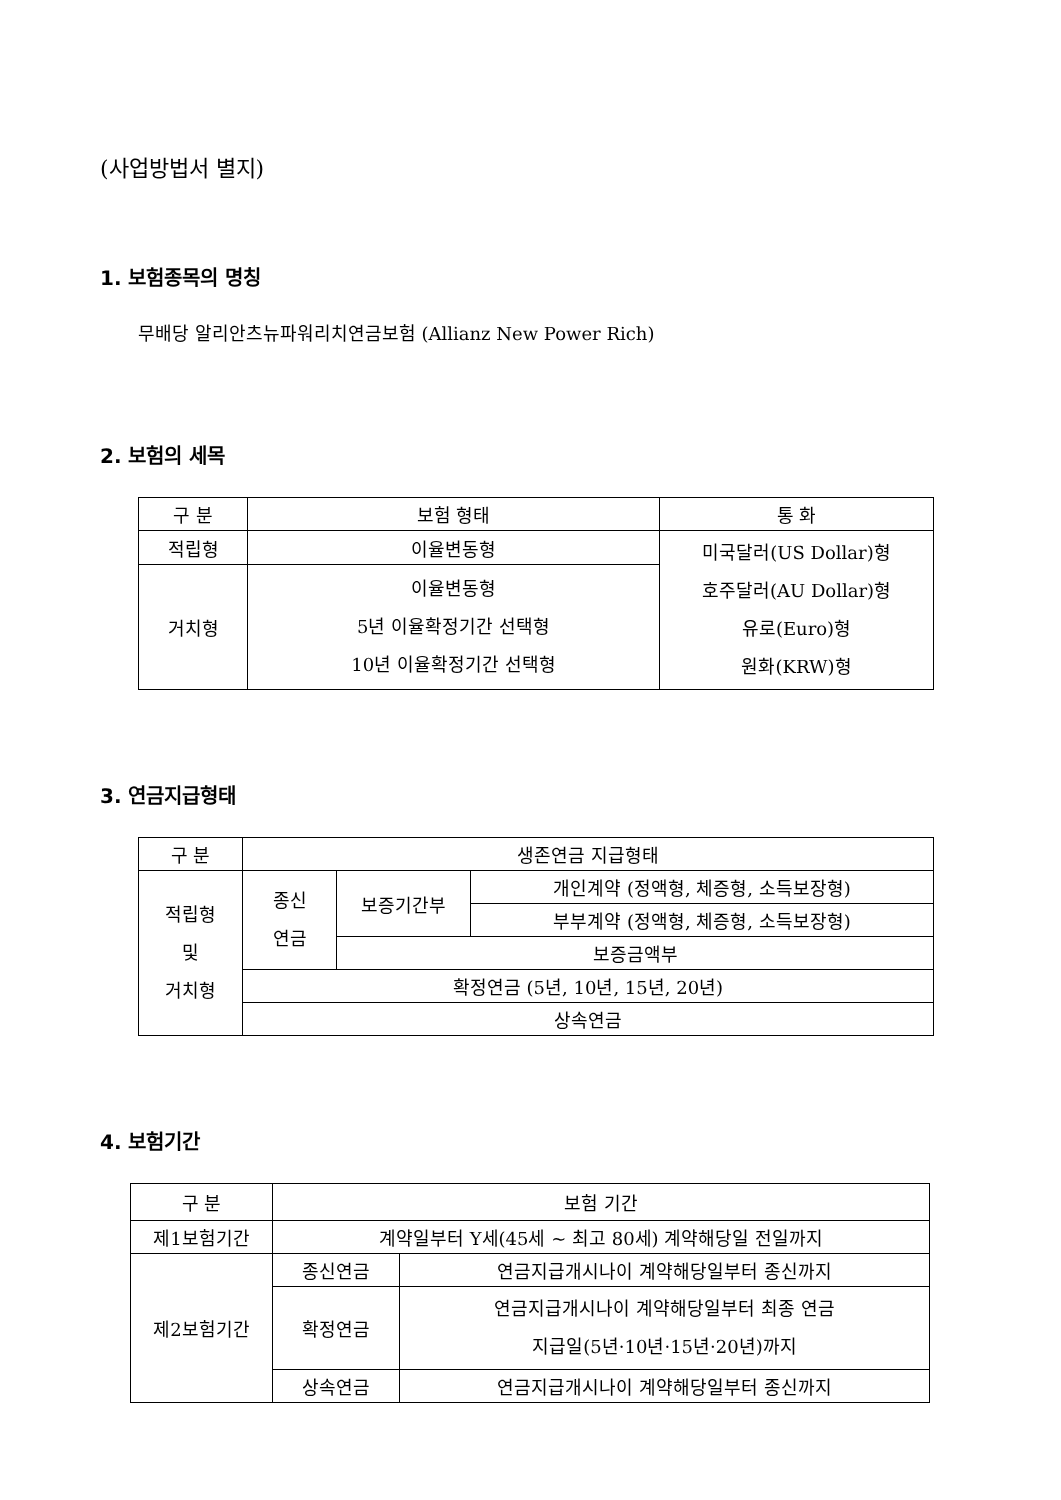(사업방법서 별지)
1. 보험종목의 명칭
무배당 알리안츠뉴파워리치연금보험 (Allianz New Power Rich)
2. 보험의 세목
| 구 분 | 보험 형태 | 통 화 |
| --- | --- | --- |
| 적립형 | 이율변동형 | 미국달러(US Dollar)형 호주달러(AU Dollar)형 유로(Euro)형 원화(KRW)형 |
| 거치형 | 이율변동형 5년 이율확정기간 선택형 10년 이율확정기간 선택형 | |
3. 연금지급형태
| 구 분 | 생존연금 지급형태 | | |
| --- | --- | --- | --- |
| 적립형 및 거치형 | 종신 연금 | 보증기간부 | 개인계약 (정액형, 체증형, 소득보장형) |
| | | | 부부계약 (정액형, 체증형, 소득보장형) |
| | | 보증금액부 | |
| | 확정연금 (5년, 10년, 15년, 20년) | | |
| | 상속연금 | | |
4. 보험기간
| 구 분 | 보험 기간 | |
| --- | --- | --- |
| 제1보험기간 | 계약일부터 Y세(45세 ~ 최고 80세) 계약해당일 전일까지 | |
| 제2보험기간 | 종신연금 | 연금지급개시나이 계약해당일부터 종신까지 |
| | 확정연금 | 연금지급개시나이 계약해당일부터 최종 연금 지급일(5년·10년·15년·20년)까지 |
| | 상속연금 | 연금지급개시나이 계약해당일부터 종신까지 |